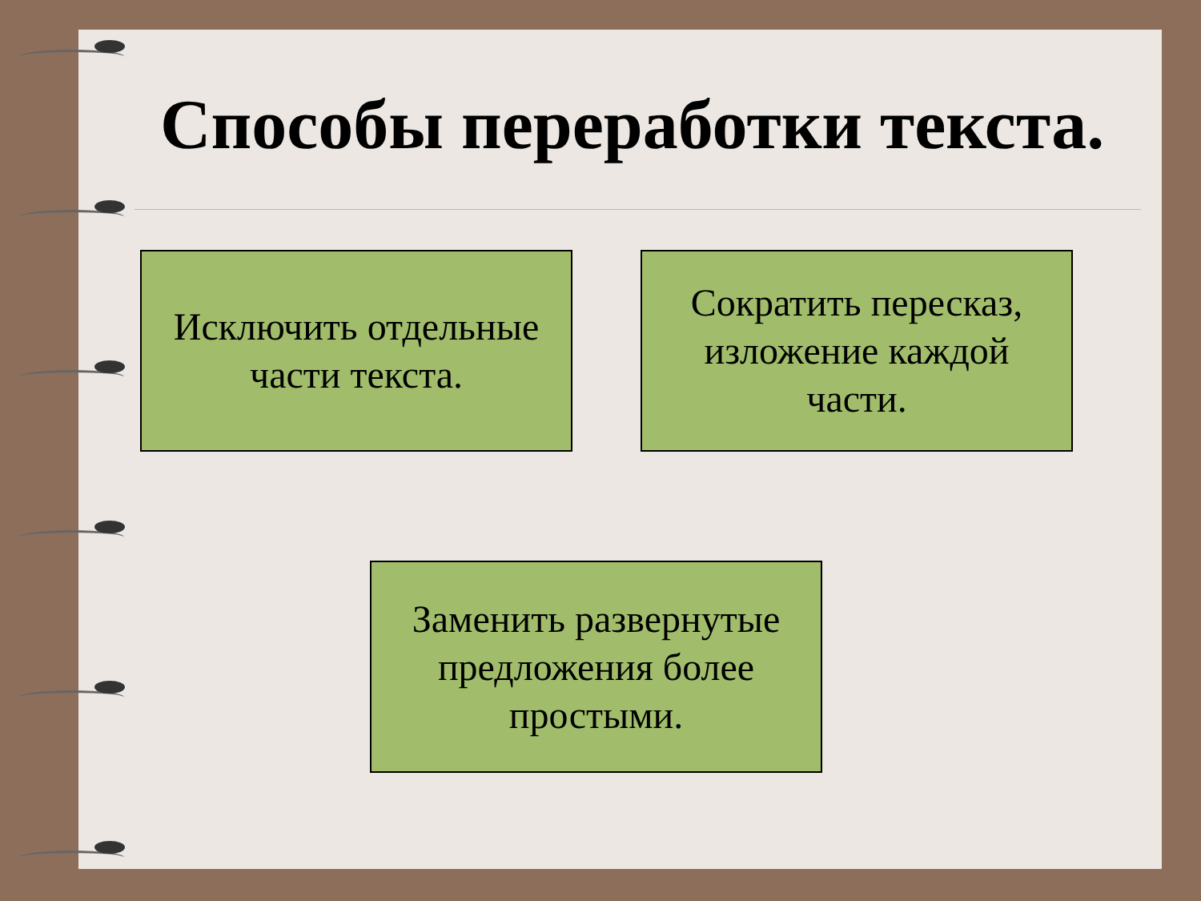Способы переработки текста.
Исключить отдельные
части текста.
Сократить пересказ,
изложение каждой
части.
Заменить развернутые
предложения более
простыми.